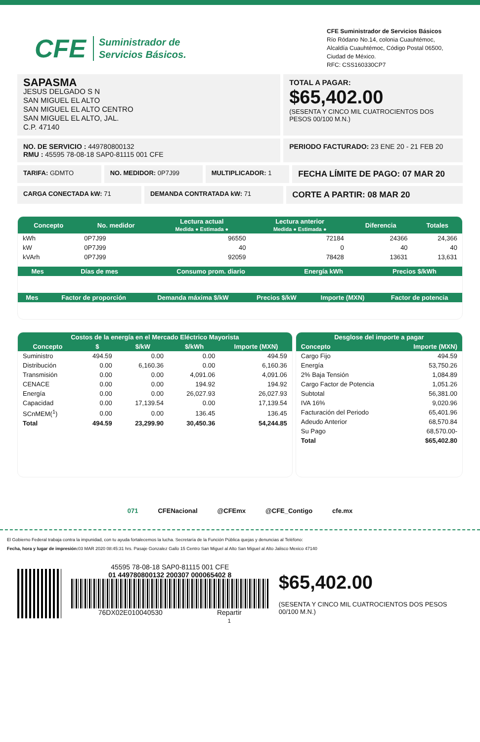CFE Suministrador de
Servicios Básicos.
CFE Suministrador de Servicios Básicos
Río Ródano No.14, colonia Cuauhtémoc,
Alcaldía Cuauhtémoc, Código Postal 06500,
Ciudad de México.
RFC: CSS160330CP7
SAPASMA
JESUS DELGADO S N
SAN MIGUEL EL ALTO
SAN MIGUEL EL ALTO CENTRO
SAN MIGUEL EL ALTO, JAL.
C.P. 47140
TOTAL A PAGAR:
$65,402.00
(SESENTA Y CINCO MIL CUATROCIENTOS DOS PESOS 00/100 M.N.)
NO. DE SERVICIO : 449780800132
RMU : 45595 78-08-18 SAP0-81115 001 CFE
PERIODO FACTURADO: 23 ENE 20 - 21 FEB 20
TARIFA: GDMTO NO. MEDIDOR: 0P7J99 MULTIPLICADOR: 1
FECHA LÍMITE DE PAGO: 07 MAR 20
CARGA CONECTADA kW: 71 DEMANDA CONTRATADA kW: 71
CORTE A PARTIR: 08 MAR 20
| Concepto | No. medidor | Lectura actual Medida ● Estimada ● | Lectura anterior Medida ● Estimada ● | Diferencia | Totales |
| --- | --- | --- | --- | --- | --- |
| kWh | 0P7J99 | 96550 | 72184 | 24366 | 24,366 |
| kW | 0P7J99 | 40 | 0 | 40 | 40 |
| kVArh | 0P7J99 | 92059 | 78428 | 13631 | 13,631 |
| Mes | Días de mes | Consumo prom. diario | Energía kWh | Precios $/kWh |
| --- | --- | --- | --- | --- |
| Mes | Factor de proporción | Demanda máxima $/kW | Precios $/kW | Importe (MXN) | Factor de potencia |
| --- | --- | --- | --- | --- | --- |
| Costos de la energía en el Mercado Eléctrico Mayorista | | | | |
| --- | --- | --- | --- | --- |
| Concepto | $ | $/kW | $/kWh | Importe (MXN) |
| Suministro | 494.59 | 0.00 | 0.00 | 494.59 |
| Distribución | 0.00 | 6,160.36 | 0.00 | 6,160.36 |
| Transmisión | 0.00 | 0.00 | 4,091.06 | 4,091.06 |
| CENACE | 0.00 | 0.00 | 194.92 | 194.92 |
| Energía | 0.00 | 0.00 | 26,027.93 | 26,027.93 |
| Capacidad | 0.00 | 17,139.54 | 0.00 | 17,139.54 |
| SCnMEM(<sup>1</sup>) | 0.00 | 0.00 | 136.45 | 136.45 |
| Total | 494.59 | 23,299.90 | 30,450.36 | 54,244.85 |
| Desglose del importe a pagar | |
| --- | --- |
| Concepto | Importe (MXN) |
| Cargo Fijo | 494.59 |
| Energía | 53,750.26 |
| 2% Baja Tensión | 1,084.89 |
| Cargo Factor de Potencia | 1,051.26 |
| Subtotal | 56,381.00 |
| IVA 16% | 9,020.96 |
| Facturación del Periodo | 65,401.96 |
| Adeudo Anterior | 68,570.84 |
| Su Pago | 68,570.00- |
| Total | $65,402.80 |
071 CFENacional @CFEmx @CFE_Contigo cfe.mx
El Gobierno Federal trabaja contra la impunidad, con tu ayuda fortalecemos la lucha. Secretaría de la Función Pública quejas y denuncias al Teléfono:
Fecha, hora y lugar de impresión: 03 MAR 2020 08:45:31 hrs. Pasaje Gonzalez Gallo 15 Centro San Miguel al Alto San Miguel al Alto Jalisco Mexico 47140
45595 78-08-18 SAP0-81115 001 CFE
01 449780800132 200307 000065402 8
76DX02E010040530 Repartir
1
$65,402.00
(SESENTA Y CINCO MIL CUATROCIENTOS DOS PESOS 00/100 M.N.)